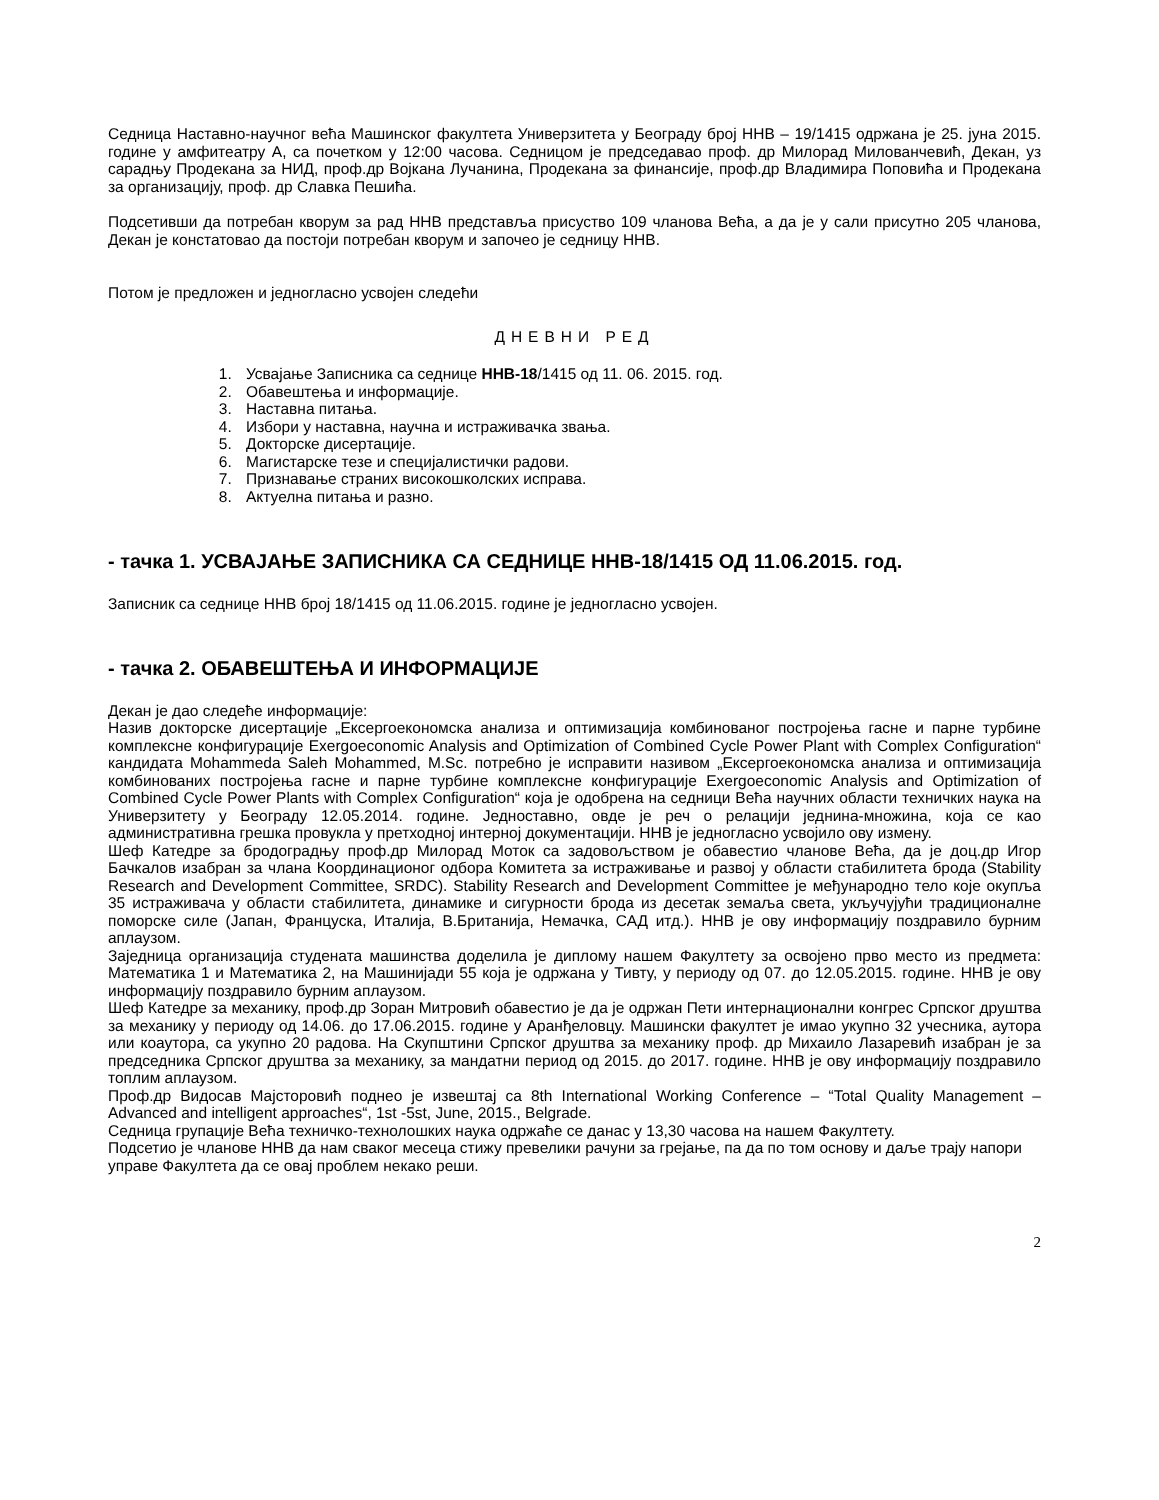Седница Наставно-научног већа Машинског факултета Универзитета у Београду број ННВ – 19/1415 одржана је 25. јуна 2015. године у амфитеатру А, са почетком у 12:00 часова. Седницом је председавао проф. др Милорад Милованчевић, Декан, уз сарадњу Продекана за НИД, проф.др Војкана Лучанина, Продекана за финансије, проф.др Владимира Поповића и Продекана за организацију, проф. др Славка Пешића.
Подсетивши да потребан кворум за рад ННВ представља присуство 109 чланова Већа, а да је у сали присутно 205 чланова, Декан је констатовао да постоји потребан кворум и започео је седницу ННВ.
Потом је предложен и једногласно усвојен следећи
ДНЕВНИ РЕД
1. Усвајање Записника са седнице ННВ-18/1415 од 11. 06. 2015. год.
2. Обавештења и информације.
3. Наставна питања.
4. Избори у наставна, научна и истраживачка звања.
5. Докторске дисертације.
6. Магистарске тезе и специјалистички радови.
7. Признавање страних високошколских исправа.
8. Актуелна питања и разно.
- тачка 1. УСВАЈАЊЕ ЗАПИСНИКА СА СЕДНИЦЕ ННВ-18/1415 ОД 11.06.2015. год.
Записник са седнице ННВ број 18/1415 од 11.06.2015. године је једногласно усвојен.
- тачка 2. ОБАВЕШТЕЊА И ИНФОРМАЦИЈЕ
Декан је дао следеће информације:
Назив докторске дисертације „Ексергоекономска анализа и оптимизација комбинованог постројења гасне и парне турбине комплексне конфигурације Exergoeconomic Analysis and Optimization of Combined Cycle Power Plant with Complex Configuration“ кандидата Mohammeda Saleh Mohammed, M.Sc. потребно је исправити називом „Ексергоекономска анализа и оптимизација комбинованих постројења гасне и парне турбине комплексне конфигурације Exergoeconomic Analysis and Optimization of Combined Cycle Power Plants with Complex Configuration“ која је одобрена на седници Већа научних области техничких наука на Универзитету у Београду 12.05.2014. године. Једноставно, овде је реч о релацији једнина-множина, која се као административна грешка провукла у претходној интерној документацији. ННВ је једногласно усвојило ову измену.
Шеф Катедре за бродоградњу проф.др Милорад Моток са задовољством је обавестио чланове Већа, да је доц.др Игор Бачкалов изабран за члана Координационог одбора Комитета за истраживање и развој у области стабилитета брода (Stability Research and Development Committee, SRDC). Stability Research and Development Committee је међународно тело које окупља 35 истраживача у области стабилитета, динамике и сигурности брода из десетак земаља света, укључујући традиционалне поморске силе (Јапан, Француска, Италија, В.Британија, Немачка, САД итд.). ННВ је ову информацију поздравило бурним аплаузом.
Заједница организација студената машинства доделила је диплому нашем Факултету за освојено прво место из предмета: Математика 1 и Математика 2, на Машинијади 55 која је одржана у Тивту, у периоду од 07. до 12.05.2015. године. ННВ је ову информацију поздравило бурним аплаузом.
Шеф Катедре за механику, проф.др Зоран Митровић обавестио је да је одржан Пети интернационални конгрес Српског друштва за механику у периоду од 14.06. до 17.06.2015. године у Аранђеловцу. Машински факултет је имао укупно 32 учесника, аутора или коаутора, са укупно 20 радова. На Скупштини Српског друштва за механику проф. др Михаило Лазаревић изабран је за председника Српског друштва за механику, за мандатни период од 2015. до 2017. године. ННВ је ову информацију поздравило топлим аплаузом.
Проф.др Видосав Мајсторовић поднео је извештај са 8th International Working Conference – “Total Quality Management – Advanced and intelligent approaches“, 1st -5st, June, 2015., Belgrade.
Седница групације Већа техничко-технолошких наука одржаће се данас у 13,30 часова на нашем Факултету.
Подсетио је чланове ННВ да нам сваког месеца стижу превелики рачуни за грејање, па да по том основу и даље трају напори управе Факултета да се овај проблем некако реши.
2